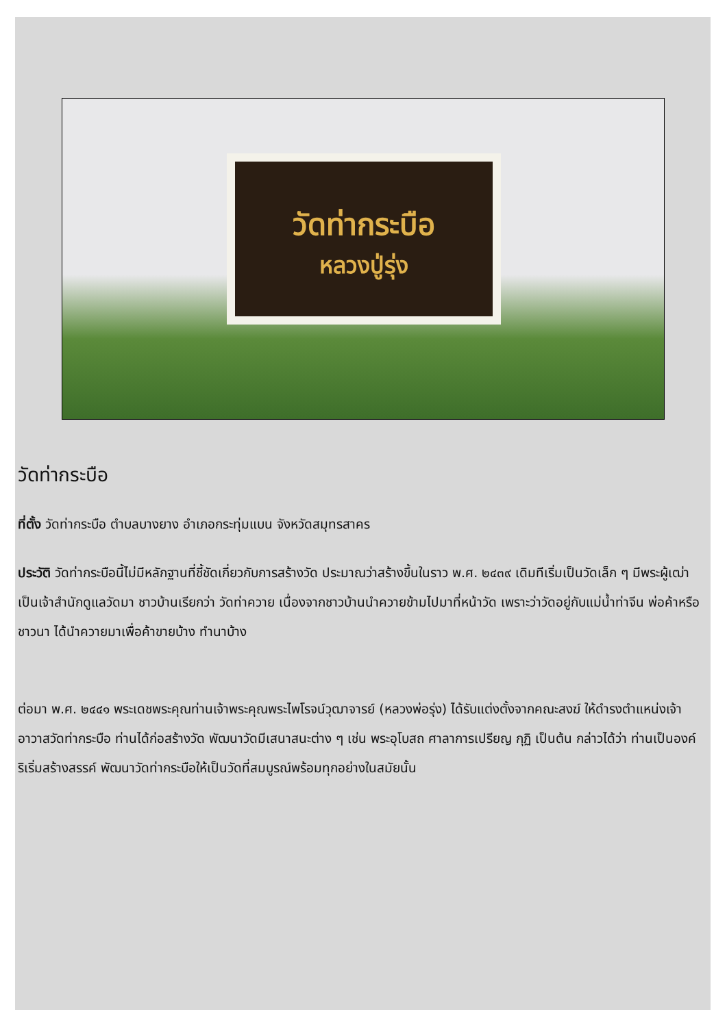วัดท่ากระบือ
หลวงปู่รุ่ง
วัดท่ากระบือ
ที่ตั้ง วัดท่ากระบือ ตำบลบางยาง อำเภอกระทุ่มแบน จังหวัดสมุทรสาคร
ประวัติ วัดท่ากระบือนี้ไม่มีหลักฐานที่ชี้ชัดเกี่ยวกับการสร้างวัด ประมาณว่าสร้างขึ้นในราว พ.ศ. ๒๔๓๙ เดิมทีเริ่มเป็นวัดเล็ก ๆ มีพระผู้เฒ่าเป็นเจ้าสำนักดูแลวัดมา ชาวบ้านเรียกว่า วัดท่าควาย เนื่องจากชาวบ้านนำควายข้ามไปมาที่หน้าวัด เพราะว่าวัดอยู่กับแม่น้ำท่าจีน พ่อค้าหรือชาวนา ได้นำควายมาเพื่อค้าขายบ้าง ทำนาบ้าง
ต่อมา พ.ศ. ๒๔๔๑ พระเดชพระคุณท่านเจ้าพระคุณพระไพโรจน์วุฒาจารย์ (หลวงพ่อรุ่ง) ได้รับแต่งตั้งจากคณะสงฆ์ ให้ดำรงตำแหน่งเจ้าอาวาสวัดท่ากระบือ ท่านได้ก่อสร้างวัด พัฒนาวัดมีเสนาสนะต่าง ๆ เช่น พระอุโบสถ ศาลาการเปรียญ กุฏิ เป็นต้น กล่าวได้ว่า ท่านเป็นองค์ริเริ่มสร้างสรรค์ พัฒนาวัดท่ากระบือให้เป็นวัดที่สมบูรณ์พร้อมทุกอย่างในสมัยนั้น